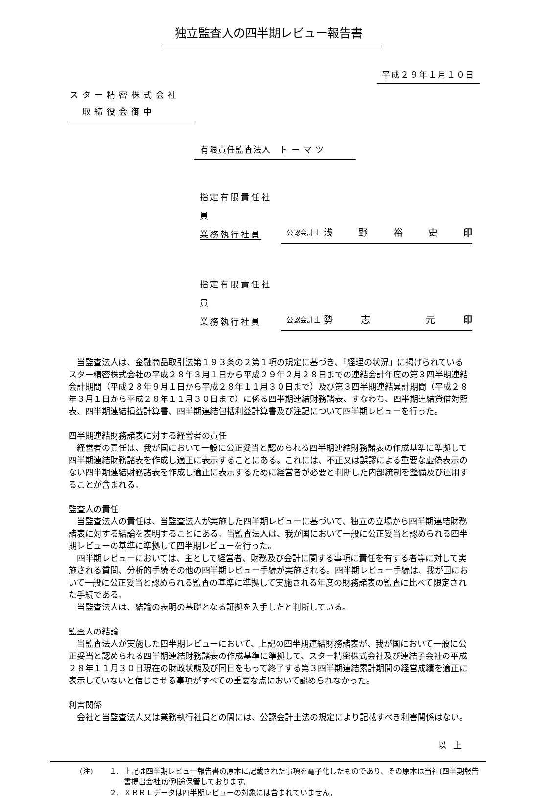独立監査人の四半期レビュー報告書
平成２９年１月１０日
スター精密株式会社
　取締役会御中
有限責任監査法人　ト ー マ ツ
指定有限責任社員
業務執行社員
公認会計士 浅野裕史 印
指定有限責任社員
業務執行社員
公認会計士 勢志 元 印
当監査法人は、金融商品取引法第１９３条の２第１項の規定に基づき、「経理の状況」に掲げられているスター精密株式会社の平成２８年３月１日から平成２９年２月２８日までの連結会計年度の第３四半期連結会計期間（平成２８年９月１日から平成２８年１１月３０日まで）及び第３四半期連結累計期間（平成２８年３月１日から平成２８年１１月３０日まで）に係る四半期連結財務諸表、すなわち、四半期連結貸借対照表、四半期連結損益計算書、四半期連結包括利益計算書及び注記について四半期レビューを行った。
四半期連結財務諸表に対する経営者の責任
経営者の責任は、我が国において一般に公正妥当と認められる四半期連結財務諸表の作成基準に準拠して四半期連結財務諸表を作成し適正に表示することにある。これには、不正又は誤謬による重要な虚偽表示のない四半期連結財務諸表を作成し適正に表示するために経営者が必要と判断した内部統制を整備及び運用することが含まれる。
監査人の責任
当監査法人の責任は、当監査法人が実施した四半期レビューに基づいて、独立の立場から四半期連結財務諸表に対する結論を表明することにある。当監査法人は、我が国において一般に公正妥当と認められる四半期レビューの基準に準拠して四半期レビューを行った。
四半期レビューにおいては、主として経営者、財務及び会計に関する事項に責任を有する者等に対して実施される質問、分析的手続その他の四半期レビュー手続が実施される。四半期レビュー手続は、我が国において一般に公正妥当と認められる監査の基準に準拠して実施される年度の財務諸表の監査に比べて限定された手続である。
当監査法人は、結論の表明の基礎となる証拠を入手したと判断している。
監査人の結論
当監査法人が実施した四半期レビューにおいて、上記の四半期連結財務諸表が、我が国において一般に公正妥当と認められる四半期連結財務諸表の作成基準に準拠して、スター精密株式会社及び連結子会社の平成２８年１１月３０日現在の財政状態及び同日をもって終了する第３四半期連結累計期間の経営成績を適正に表示していないと信じさせる事項がすべての重要な点において認められなかった。
利害関係
会社と当監査法人又は業務執行社員との間には、公認会計士法の規定により記載すべき利害関係はない。
以上
(注) １. 上記は四半期レビュー報告書の原本に記載された事項を電子化したものであり、その原本は当社(四半期報告書提出会社)が別途保管しております。
２. ＸＢＲＬデータは四半期レビューの対象には含まれていません。